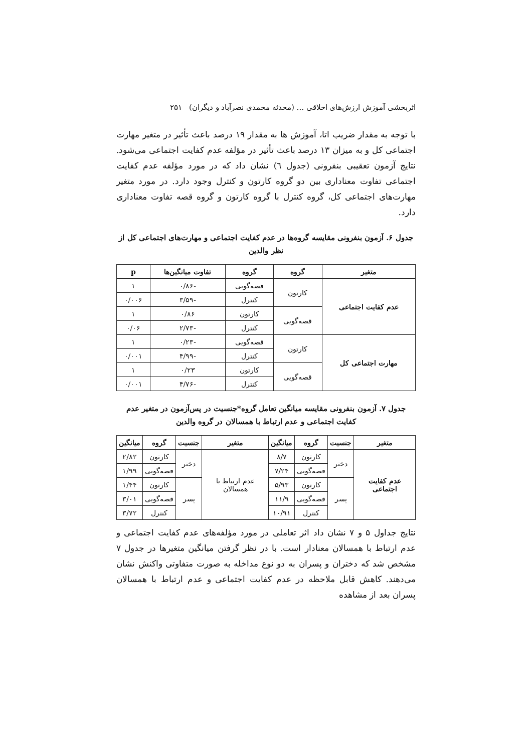اثربخشی آموزش ارزش‌های اخلاقی ... (محدثه محمدی نصرآباد و دیگران) ۲۵۱
با توجه به مقدار ضریب اتا، آموزش ها به مقدار ۱۹ درصد باعث تأثیر در متغیر مهارت اجتماعی کل و به میزان ۱۳ درصد باعث تأثیر در مؤلفه عدم کفایت اجتماعی می‌شود. نتایج آزمون تعقیبی بنفرونی (جدول ٦) نشان داد که در مورد مؤلفه عدم کفایت اجتماعی تفاوت معناداری بین دو گروه کارتون و کنترل وجود دارد. در مورد متغیر مهارت‌های اجتماعی کل، گروه کنترل با گروه کارتون و گروه قصه تفاوت معناداری دارد.
جدول ۶. آزمون بنفرونی مقایسه گروه‌ها در عدم کفایت اجتماعی و مهارت‌های اجتماعی کل از نظر والدین
| متغیر | گروه | گروه | تفاوت میانگین‌ها | p |
| --- | --- | --- | --- | --- |
| عدم کفایت اجتماعی | کارتون | قصه‌گویی | -۰/۸۶ | ۱ |
| | | کنترل | -۳/۵۹ | ۰/۰۰۶ |
| | قصه‌گویی | کارتون | ۰/۸۶ | ۱ |
| | | کنترل | -۲/۷۳ | ۰/۰۶ |
| مهارت اجتماعی کل | کارتون | قصه‌گویی | -۰/۲۳ | ۱ |
| | | کنترل | -۴/۹۹ | ۰/۰۰۱ |
| | قصه‌گویی | کارتون | ۰/۲۳ | ۱ |
| | | کنترل | -۴/۷۶ | ۰/۰۰۱ |
جدول ۷. آزمون بنفرونی مقایسه میانگین تعامل گروه*جنسیت در پس‌آزمون در متغیر عدم کفایت اجتماعی و عدم ارتباط با همسالان در گروه والدین
| متغیر | جنسیت | گروه | میانگین | متغیر | جنسیت | گروه | میانگین |
| --- | --- | --- | --- | --- | --- | --- | --- |
| عدم کفایت اجتماعی | دختر | کارتون | ۸/۷ | عدم ارتباط با همسالان | دختر | کارتون | ۲/۸۲ |
| | | قصه‌گویی | ۷/۲۴ | | | قصه‌گویی | ۱/۹۹ |
| | پسر | کارتون | ۵/۹۳ | | پسر | کارتون | ۱/۴۴ |
| | | قصه‌گویی | ۱۱/۹ | | | قصه‌گویی | ۳/۰۱ |
| | | کنترل | ۱۰/۹۱ | | | کنترل | ۳/۷۲ |
نتایج جداول ۵ و ۷ نشان داد اثر تعاملی در مورد مؤلفه‌های عدم کفایت اجتماعی و عدم ارتباط با همسالان معنادار است. با در نظر گرفتن میانگین متغیرها در جدول ۷ مشخص شد که دختران و پسران به دو نوع مداخله به صورت متفاوتی واکنش نشان می‌دهند. کاهش قابل ملاحظه در عدم کفایت اجتماعی و عدم ارتباط با همسالان پسران بعد از مشاهده